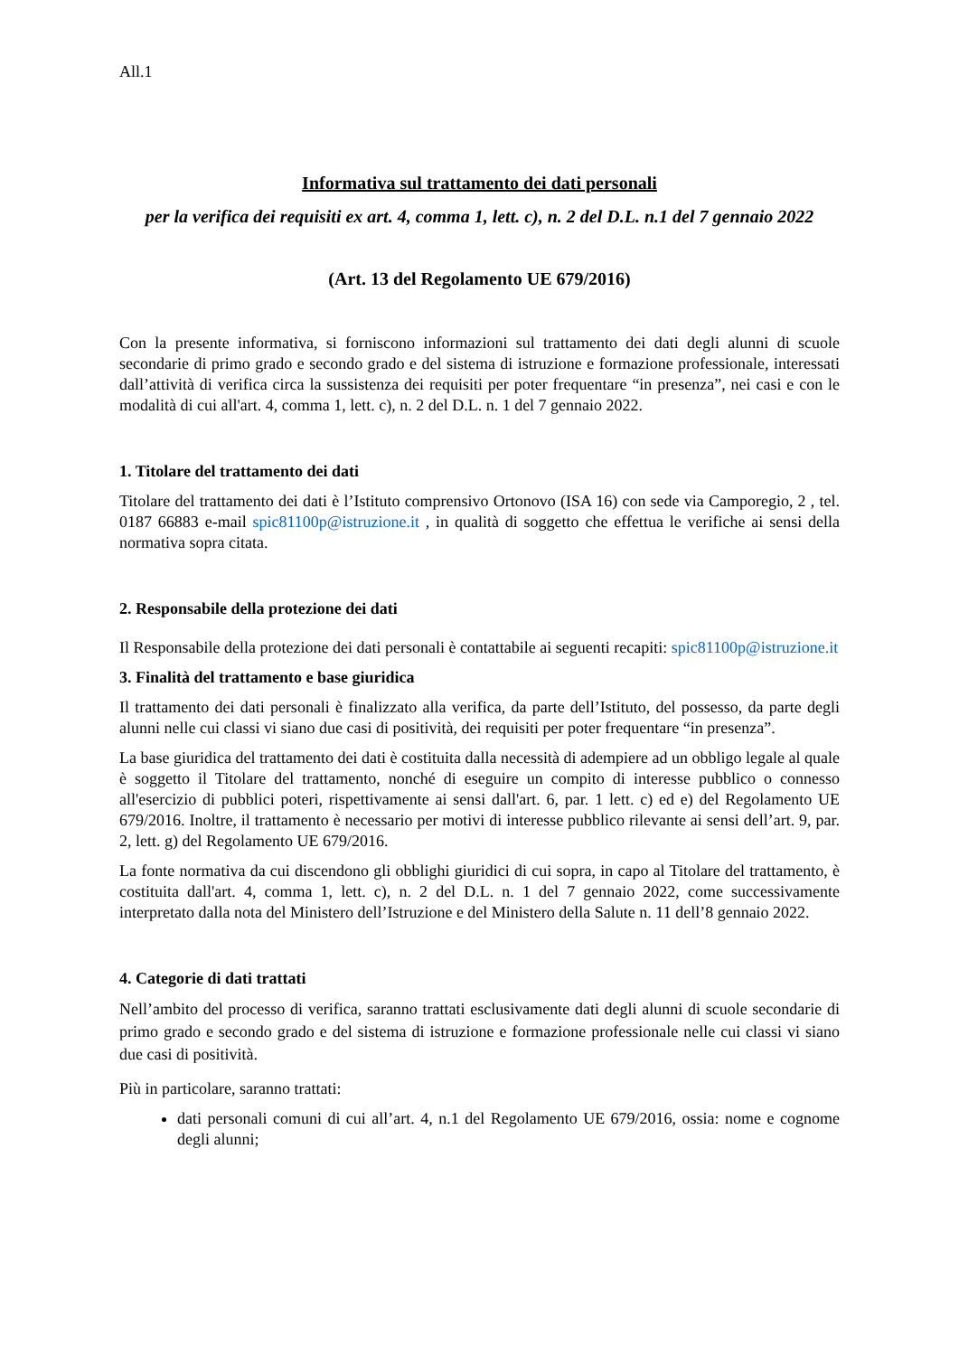All.1
Informativa sul trattamento dei dati personali
per la verifica dei requisiti ex art. 4, comma 1, lett. c), n. 2 del D.L. n.1 del 7 gennaio 2022
(Art. 13 del Regolamento UE 679/2016)
Con la presente informativa, si forniscono informazioni sul trattamento dei dati degli alunni di scuole secondarie di primo grado e secondo grado e del sistema di istruzione e formazione professionale, interessati dall’attività di verifica circa la sussistenza dei requisiti per poter frequentare “in presenza”, nei casi e con le modalità di cui all'art. 4, comma 1, lett. c), n. 2 del D.L. n. 1 del 7 gennaio 2022.
1. Titolare del trattamento dei dati
Titolare del trattamento dei dati è l’Istituto comprensivo Ortonovo (ISA 16) con sede via Camporegio, 2 , tel. 0187 66883 e-mail spic81100p@istruzione.it , in qualità di soggetto che effettua le verifiche ai sensi della normativa sopra citata.
2. Responsabile della protezione dei dati
Il Responsabile della protezione dei dati personali è contattabile ai seguenti recapiti: spic81100p@istruzione.it
3. Finalità del trattamento e base giuridica
Il trattamento dei dati personali è finalizzato alla verifica, da parte dell’Istituto, del possesso, da parte degli alunni nelle cui classi vi siano due casi di positività, dei requisiti per poter frequentare “in presenza”.
La base giuridica del trattamento dei dati è costituita dalla necessità di adempiere ad un obbligo legale al quale è soggetto il Titolare del trattamento, nonché di eseguire un compito di interesse pubblico o connesso all'esercizio di pubblici poteri, rispettivamente ai sensi dall'art. 6, par. 1 lett. c) ed e) del Regolamento UE 679/2016. Inoltre, il trattamento è necessario per motivi di interesse pubblico rilevante ai sensi dell’art. 9, par. 2, lett. g) del Regolamento UE 679/2016.
La fonte normativa da cui discendono gli obblighi giuridici di cui sopra, in capo al Titolare del trattamento, è costituita dall'art. 4, comma 1, lett. c), n. 2 del D.L. n. 1 del 7 gennaio 2022, come successivamente interpretato dalla nota del Ministero dell’Istruzione e del Ministero della Salute n. 11 dell’8 gennaio 2022.
4. Categorie di dati trattati
Nell’ambito del processo di verifica, saranno trattati esclusivamente dati degli alunni di scuole secondarie di primo grado e secondo grado e del sistema di istruzione e formazione professionale nelle cui classi vi siano due casi di positività.
Più in particolare, saranno trattati:
dati personali comuni di cui all’art. 4, n.1 del Regolamento UE 679/2016, ossia: nome e cognome degli alunni;